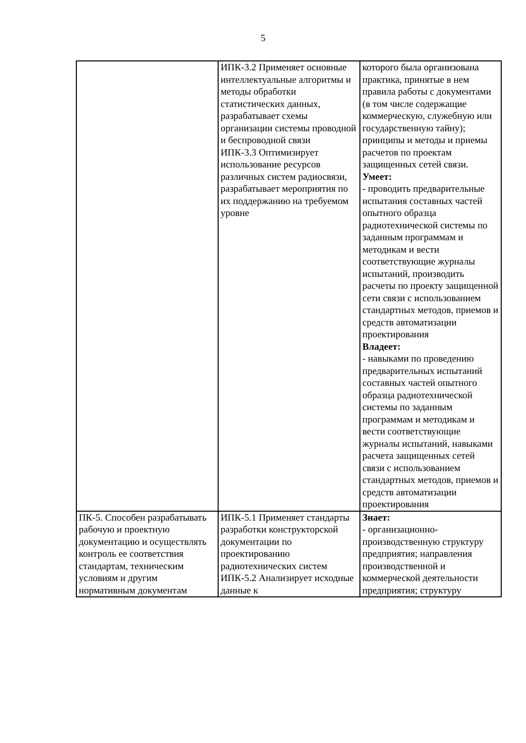5
| | ИПК-3.2 Применяет основные интеллектуальные алгоритмы и методы обработки статистических данных, разрабатывает схемы организации системы проводной и беспроводной связи ИПК-3.3 Оптимизирует использование ресурсов различных систем радиосвязи, разрабатывает мероприятия по их поддержанию на требуемом уровне | которого была организована практика, принятые в нем правила работы с документами (в том числе содержащие коммерческую, служебную или государственную тайну); принципы и методы и приемы расчетов по проектам защищенных сетей связи. Умеет: - проводить предварительные испытания составных частей опытного образца радиотехнической системы по заданным программам и методикам и вести соответствующие журналы испытаний, производить расчеты по проекту защищенной сети связи с использованием стандартных методов, приемов и средств автоматизации проектирования Владеет: - навыками по проведению предварительных испытаний составных частей опытного образца радиотехнической системы по заданным программам и методикам и вести соответствующие журналы испытаний, навыками расчета защищенных сетей связи с использованием стандартных методов, приемов и средств автоматизации проектирования |
| ПК-5. Способен разрабатывать рабочую и проектную документацию и осуществлять контроль ее соответствия стандартам, техническим условиям и другим нормативным документам | ИПК-5.1 Применяет стандарты разработки конструкторской документации по проектированию радиотехнических систем ИПК-5.2 Анализирует исходные данные к | Знает: - организационно-производственную структуру предприятия; направления производственной и коммерческой деятельности предприятия; структуру |